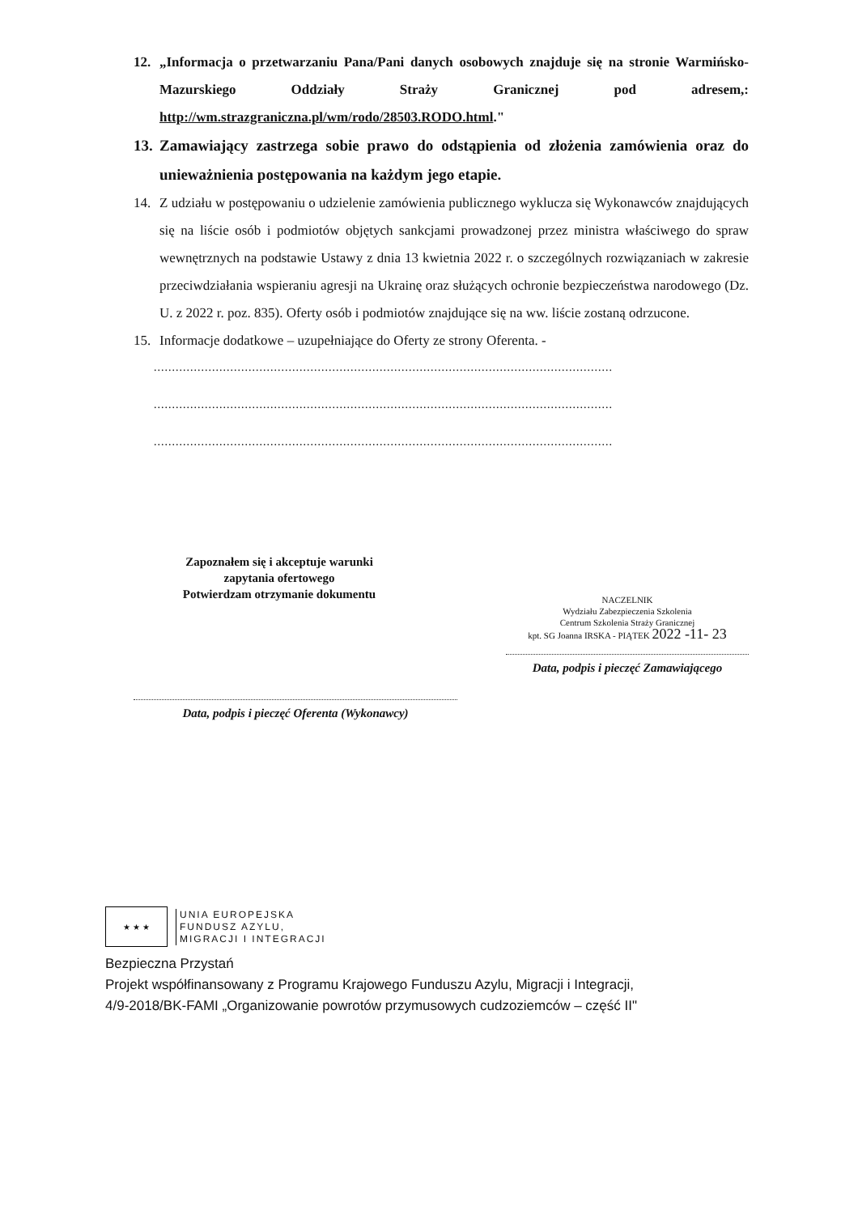12. „Informacja o przetwarzaniu Pana/Pani danych osobowych znajduje się na stronie Warmińsko-Mazurskiego Oddziały Straży Granicznej pod adresem,: http://wm.strazgraniczna.pl/wm/rodo/28503.RODO.html."
13. Zamawiający zastrzega sobie prawo do odstąpienia od złożenia zamówienia oraz do unieważnienia postępowania na każdym jego etapie.
14. Z udziału w postępowaniu o udzielenie zamówienia publicznego wyklucza się Wykonawców znajdujących się na liście osób i podmiotów objętych sankcjami prowadzonej przez ministra właściwego do spraw wewnętrznych na podstawie Ustawy z dnia 13 kwietnia 2022 r. o szczególnych rozwiązaniach w zakresie przeciwdziałania wspieraniu agresji na Ukrainę oraz służących ochronie bezpieczeństwa narodowego (Dz. U. z 2022 r. poz. 835). Oferty osób i podmiotów znajdujące się na ww. liście zostaną odrzucone.
15. Informacje dodatkowe – uzupełniające do Oferty ze strony Oferenta. -
..............................................................................................................................
..............................................................................................................................
..............................................................................................................................
Zapoznałem się i akceptuje warunki
zapytania ofertowego
Potwierdzam otrzymanie dokumentu
Data, podpis i pieczęć Oferenta (Wykonawcy)
NACZELNIK
Wydziału Zabezpieczenia Szkolenia
Centrum Szkolenia Straży Granicznej
kpt. SG Joanna IRSKA - PIĄTEK 2022 -11- 23
Data, podpis i pieczęć Zamawiającego
★ ★ ★
UNIA EUROPEJSKA
FUNDUSZ AZYLU,
MIGRACJI I INTEGRACJI
Bezpieczna Przystań
Projekt współfinansowany z Programu Krajowego Funduszu Azylu, Migracji i Integracji,
4/9-2018/BK-FAMI „Organizowanie powrotów przymusowych cudzoziemców – część II"